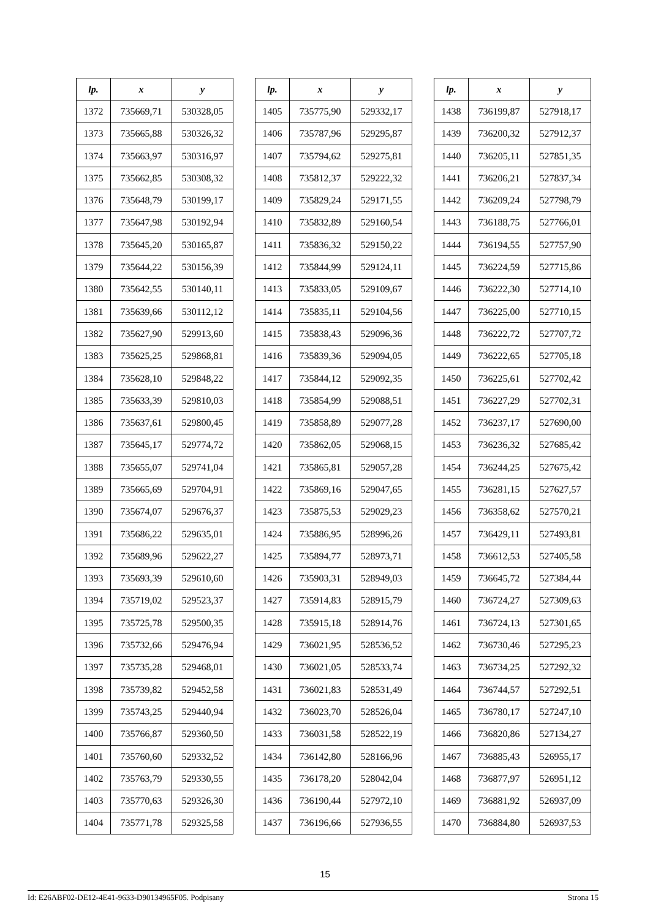| lp. | x | y |
| --- | --- | --- |
| 1372 | 735669,71 | 530328,05 |
| 1373 | 735665,88 | 530326,32 |
| 1374 | 735663,97 | 530316,97 |
| 1375 | 735662,85 | 530308,32 |
| 1376 | 735648,79 | 530199,17 |
| 1377 | 735647,98 | 530192,94 |
| 1378 | 735645,20 | 530165,87 |
| 1379 | 735644,22 | 530156,39 |
| 1380 | 735642,55 | 530140,11 |
| 1381 | 735639,66 | 530112,12 |
| 1382 | 735627,90 | 529913,60 |
| 1383 | 735625,25 | 529868,81 |
| 1384 | 735628,10 | 529848,22 |
| 1385 | 735633,39 | 529810,03 |
| 1386 | 735637,61 | 529800,45 |
| 1387 | 735645,17 | 529774,72 |
| 1388 | 735655,07 | 529741,04 |
| 1389 | 735665,69 | 529704,91 |
| 1390 | 735674,07 | 529676,37 |
| 1391 | 735686,22 | 529635,01 |
| 1392 | 735689,96 | 529622,27 |
| 1393 | 735693,39 | 529610,60 |
| 1394 | 735719,02 | 529523,37 |
| 1395 | 735725,78 | 529500,35 |
| 1396 | 735732,66 | 529476,94 |
| 1397 | 735735,28 | 529468,01 |
| 1398 | 735739,82 | 529452,58 |
| 1399 | 735743,25 | 529440,94 |
| 1400 | 735766,87 | 529360,50 |
| 1401 | 735760,60 | 529332,52 |
| 1402 | 735763,79 | 529330,55 |
| 1403 | 735770,63 | 529326,30 |
| 1404 | 735771,78 | 529325,58 |
| lp. | x | y |
| --- | --- | --- |
| 1405 | 735775,90 | 529332,17 |
| 1406 | 735787,96 | 529295,87 |
| 1407 | 735794,62 | 529275,81 |
| 1408 | 735812,37 | 529222,32 |
| 1409 | 735829,24 | 529171,55 |
| 1410 | 735832,89 | 529160,54 |
| 1411 | 735836,32 | 529150,22 |
| 1412 | 735844,99 | 529124,11 |
| 1413 | 735833,05 | 529109,67 |
| 1414 | 735835,11 | 529104,56 |
| 1415 | 735838,43 | 529096,36 |
| 1416 | 735839,36 | 529094,05 |
| 1417 | 735844,12 | 529092,35 |
| 1418 | 735854,99 | 529088,51 |
| 1419 | 735858,89 | 529077,28 |
| 1420 | 735862,05 | 529068,15 |
| 1421 | 735865,81 | 529057,28 |
| 1422 | 735869,16 | 529047,65 |
| 1423 | 735875,53 | 529029,23 |
| 1424 | 735886,95 | 528996,26 |
| 1425 | 735894,77 | 528973,71 |
| 1426 | 735903,31 | 528949,03 |
| 1427 | 735914,83 | 528915,79 |
| 1428 | 735915,18 | 528914,76 |
| 1429 | 736021,95 | 528536,52 |
| 1430 | 736021,05 | 528533,74 |
| 1431 | 736021,83 | 528531,49 |
| 1432 | 736023,70 | 528526,04 |
| 1433 | 736031,58 | 528522,19 |
| 1434 | 736142,80 | 528166,96 |
| 1435 | 736178,20 | 528042,04 |
| 1436 | 736190,44 | 527972,10 |
| 1437 | 736196,66 | 527936,55 |
| lp. | x | y |
| --- | --- | --- |
| 1438 | 736199,87 | 527918,17 |
| 1439 | 736200,32 | 527912,37 |
| 1440 | 736205,11 | 527851,35 |
| 1441 | 736206,21 | 527837,34 |
| 1442 | 736209,24 | 527798,79 |
| 1443 | 736188,75 | 527766,01 |
| 1444 | 736194,55 | 527757,90 |
| 1445 | 736224,59 | 527715,86 |
| 1446 | 736222,30 | 527714,10 |
| 1447 | 736225,00 | 527710,15 |
| 1448 | 736222,72 | 527707,72 |
| 1449 | 736222,65 | 527705,18 |
| 1450 | 736225,61 | 527702,42 |
| 1451 | 736227,29 | 527702,31 |
| 1452 | 736237,17 | 527690,00 |
| 1453 | 736236,32 | 527685,42 |
| 1454 | 736244,25 | 527675,42 |
| 1455 | 736281,15 | 527627,57 |
| 1456 | 736358,62 | 527570,21 |
| 1457 | 736429,11 | 527493,81 |
| 1458 | 736612,53 | 527405,58 |
| 1459 | 736645,72 | 527384,44 |
| 1460 | 736724,27 | 527309,63 |
| 1461 | 736724,13 | 527301,65 |
| 1462 | 736730,46 | 527295,23 |
| 1463 | 736734,25 | 527292,32 |
| 1464 | 736744,57 | 527292,51 |
| 1465 | 736780,17 | 527247,10 |
| 1466 | 736820,86 | 527134,27 |
| 1467 | 736885,43 | 526955,17 |
| 1468 | 736877,97 | 526951,12 |
| 1469 | 736881,92 | 526937,09 |
| 1470 | 736884,80 | 526937,53 |
15
Id: E26ABF02-DE12-4E41-9633-D90134965F05. Podpisany Strona 15